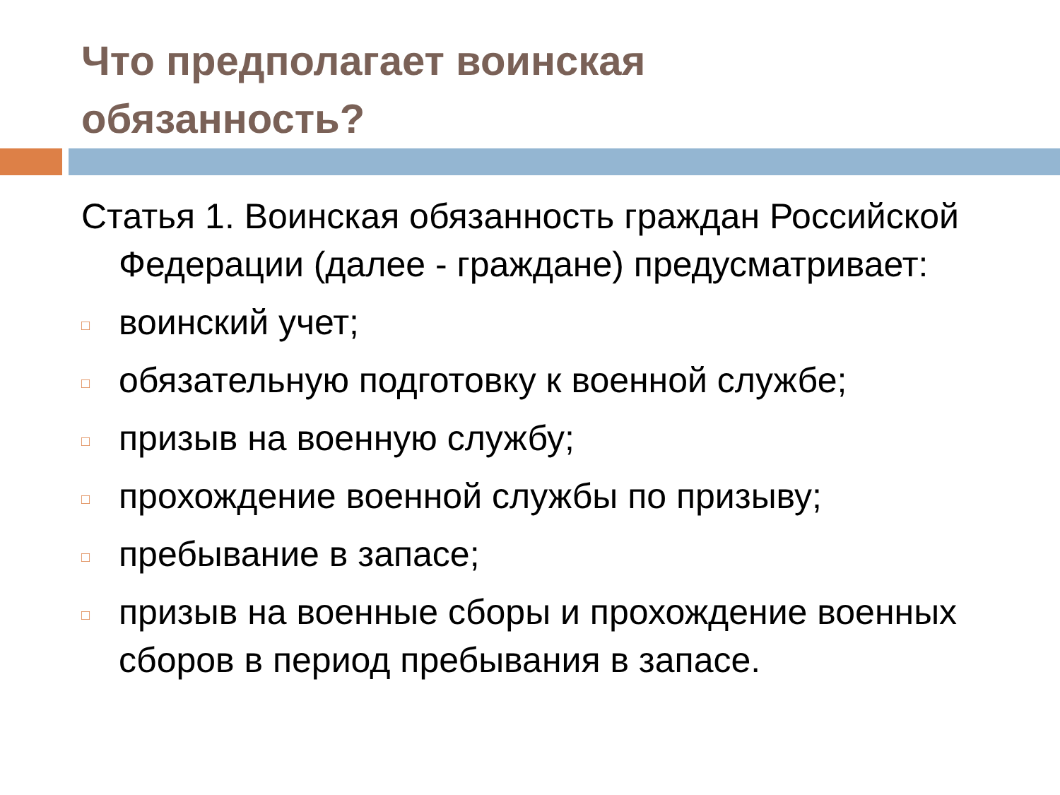Что предполагает воинская
обязанность?
Статья 1. Воинская обязанность граждан Российской Федерации (далее - граждане) предусматривает:
□ воинский учет;
□ обязательную подготовку к военной службе;
□ призыв на военную службу;
□ прохождение военной службы по призыву;
□ пребывание в запасе;
□ призыв на военные сборы и прохождение военных сборов в период пребывания в запасе.